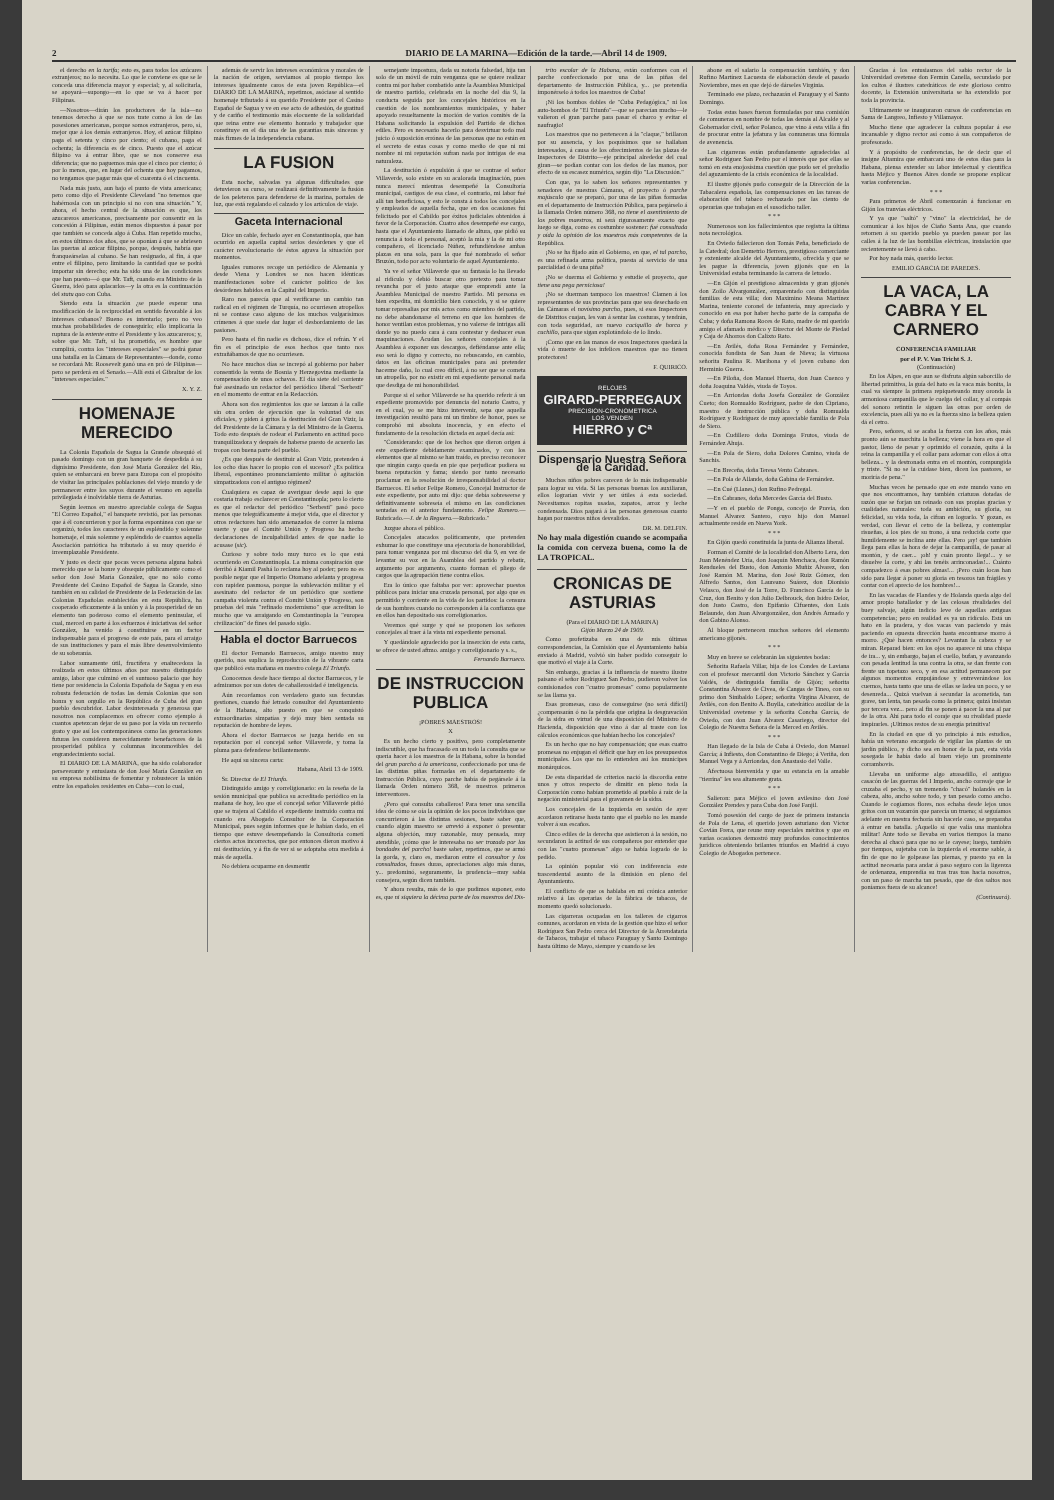2 DIARIO DE LA MARINA—Edición de la tarde.—Abril 14 de 1909.
el derecho en la tarifa; esto es, para todos los azúcares extranjeros; no lo necesita. Lo que le conviene es que se le conceda una diferencia mayor y especial; y, al solicitarla, se apoyará—supongo—en lo que se va á hacer por Filipinas.
—Nosotros—dirán los productores de la isla—no tenemos derecho á que se nos trate como á los de las posesiones americanas, porque somos extranjeros, pero, sí, mejor que á los demás extranjeros. Hoy, el azúcar filipino paga el setenta y cinco por ciento; el cubano, paga el ochenta; la diferencia es de cinco. Puesto que el azúcar filipino va á entrar libre, que se nos conserve esa diferencia; que no paguemos más que el cinco por ciento; ó por lo menos, que, en lugar del ochenta que hoy pagamos, no tengamos que pagar más que el cuarenta ó el cincuenta.
Nada más justo, aun bajo el punto de vista americano; pero como dijo el Presidente Cleveland "no tenemos que habérnosla con un principio si no con una situación." Y, ahora, el hecho central de la situación es que, los azucareros americanos, precisamente por consentir en la concesión á Filipinas, están menos dispuestos á pasar por que también se conceda algo á Cuba. Han repetido mucho, en estos últimos dos años, que se oponían á que se abriesen las puertas al azúcar filipino, porque, después, habría que franqueárselas al cubano. Se han resignado, al fin, á que entre el filipino, pero limitando la cantidad que se podrá importar sin derecho; esta ha sido una de las condiciones que han puesto—ó que Mr. Taft, cuando era Ministro de la Guerra, ideó para aplacarlos—y la otra es la continuación del statu quo con Cuba.
Siendo esta la situación ¿se puede esperar una modificación de la reciprocidad en sentido favorable á los intereses cubanos? Bueno es intentarlo; pero no veo muchas probabilidades de conseguirlo; ello implicaría la ruptura de la entente entre el Presidente y los azucareros; y, sobre que Mr. Taft, si ha prometido, es hombre que cumplirá, contra los "intereses especiales" se podrá ganar una batalla en la Cámara de Representantes—donde, como se recordará Mr. Roosevelt ganó una en pró de Filipinas—pero se perderá en el Senado.—Allí está el Gibraltar de los "intereses especiales."
X. Y. Z.
HOMENAJE MERECIDO
La Colonia Española de Sagua la Grande obsequió el pasado domingo con un gran banquete de despedida á su dignísimo Presidente, don José María González del Río, quien se embarcará en breve para Europa con el propósito de visitar las principales poblaciones del viejo mundo y de permanecer entre los suyos durante el verano en aquella privilegiada é inolvidable tierra de Asturias.
Según leemos en nuestro apreciable colega de Sagua "El Correo Español," el banquete revistió, por las personas que á él concurrieron y por la forma espontánea con que se organizó, todos los caracteres de un espléndido y solemne homenaje, el más solemne y espléndido de cuantos aquella Asociación patriótica ha tributado á su muy querido é irreemplazable Presidente.
Y justo es decir que pocas veces persona alguna habrá merecido que se la honre y obsequie públicamente como el señor don José María González, que no sólo como Presidente del Casino Español de Sagua la Grande, sino también en su calidad de Presidente de la Federación de las Colonias Españolas establecidas en esta República, ha cooperado eficazmente á la unión y á la prosperidad de un elemento tan poderoso como el elemento peninsular, el cual, merced en parte á los esfuerzos é iniciativas del señor González, ha venido á constituirse en un factor indispensable para el progreso de este país, para el arraigo de sus instituciones y para el más libre desenvolvimiento de su soberanía.
Labor sumamente útil, fructífera y enaltecedora la realizada en estos últimos años por nuestro distinguido amigo, labor que culminó en el suntuoso palacio que hoy tiene por residencia la Colonia Española de Sagua y en esa robusta federación de todas las demás Colonias que son honra y son orgullo en la República de Cuba del gran pueblo descubridor. Labor desinteresada y generosa que nosotros nos complacemos en ofrecer como ejemplo á cuantos apetezcan dejar de su paso por la vida un recuerdo grato y que así los contemporáneos como las generaciones futuras les consideren merecidamente benefactores de la prosperidad pública y columnas inconmovibles del engrandecimiento social.
El DIARIO DE LA MARINA, que ha sido colaborador perseverante y entusiasta de don José María González en su empresa nobilísima de fomentar y robustecer la unión entre los españoles residentes en Cuba—con lo cual,
además de servir los intereses económicos y morales de la nación de origen, serviamos al propio tiempo los intereses igualmente caros de esta joven República—el DIARIO DE LA MARINA, repetimos, asóciase al sentido homenaje tributado á su querido Presidente por el Casino Español de Sagua y ve en ese acto de adhesión, de gratitud y de cariño el testimonio más elocuente de la solidaridad que reina entre ese elemento honrado y trabajador que constituye en el día una de las garantías más sinceras y más firmes de la independencia cubana.
LA FUSION
Esta noche, salvadas ya algunas dificultades que detuvieron su curso, se realizará definitivamente la fusión de los peleteros para defenderse de la marina, portales de luz, que está regalando el calzado y los artículos de viaje.
Gaceta Internacional
Dice un cable, fechado ayer en Constantinopla, que han ocurrido en aquella capital serios desórdenes y que el carácter revolucionario de éstos agrava la situación por momentos.
Iguales rumores recoge un periódico de Alemania y desde Viena y Londres se nos hacen idénticas manifestaciones sobre el carácter político de los desórdenes habidos en la Capital del Imperio.
Raro nos parecía que al verificarse un cambio tan radical en el régimen de Turquía, no ocurriesen atropellos ni se contase caso alguno de los muchos vulgarísimos crímenes á que suele dar lugar el desbordamiento de las pasiones.
Pero hasta el fin nadie es dichoso, dice el refrán. Y el fin es el principio de esos hechos que tanto nos extrañábamos de que no ocurriesen.
No hace muchos días se increpó al gobierno por haber consentido la venta de Bosnia y Herzegovina mediante la compensación de unos ochavos. El día siete del corriente fué asesinado un redactor del periódico liberal "Serbesti" en el momento de entrar en la Redacción.
Ahora son dos regimientos los que se lanzan á la calle sin otra orden de ejecución que la voluntad de sus oficiales, y piden á gritos la destitución del Gran Vizir, la del Presidente de la Cámara y la del Ministro de la Guerra. Todo esto después de rodear el Parlamento en actitud poco tranquilizadora y después de haberse puesto de acuerdo las tropas con buena parte del pueblo.
¿Es que después de destituir al Gran Vizir, pretenden á los ocho días hacer lo propio con el sucesor? ¿Es política liberal, espontáneo pronunciamiento militar ó agitación simpatizadora con el antiguo régimen?
Cualquiera es capaz de averiguar desde aquí lo que costaría trabajo esclarecer en Constantinopla; pero lo cierto es que el redactor del periódico "Serbesti" pasó poco menos que telegráficamente á mejor vida, que el director y otros redactores han sido amenazados de correr la misma suerte y que el Comité Unión y Progreso ha hecho declaraciones de inculpabilidad antes de que nadie lo acusase (sic).
Curioso y sobre todo muy turco es lo que está ocurriendo en Constantinopla. La misma conspiración que derribó á Kiamil Pashá lo reclama hoy al poder; pero no es posible negar que el Imperio Otomano adelanta y progresa con rapidez pasmosa, porque la sublevación militar y el asesinato del redactor de un periódico que sostiene campaña violenta contra el Comité Unión y Progreso, son pruebas del más "refinado modernismo" que acreditan lo mucho que va arraigando en Constantinopla la "europea civilización" de fines del pasado siglo.
Habla el doctor Barruecos
El doctor Fernando Barruecos, amigo nuestro muy querido, nos suplica la reproducción de la vibrante carta que publicó esta mañana en nuestro colega El Triunfo.
Conocemos desde hace tiempo al doctor Barruecos, y le admiramos por sus dotes de caballerosidad é inteligencia.
Aún recordamos con verdadero gusto sus fecundas gestiones, cuando fué letrado consultor del Ayuntamiento de la Habana, alto puesto en que se conquistó extraordinarias simpatías y dejó muy bien sentada su reputación de hombre de leyes.
Ahora el doctor Barruecos se juzga herido en su reputación por el concejal señor Villaverde, y toma la pluma para defenderse brillantemente.
He aquí su sincera carta:
Habana, Abril 13 de 1909.
Sr. Director de El Triunfo.
Distinguido amigo y correligionario: en la reseña de la sesión municipal que publica su acreditado periódico en la mañana de hoy, leo que el concejal señor Villaverde pidió que se trajera al Cabildo el expediente instruido contra mí cuando era Abogado Consultor de la Corporación Municipal, pues según informes que le habían dado, en el tiempo que estuve desempeñando la Consultoría cometí ciertos actos incorrectos, que por entonces dieron motivo á mi destitución, y á fin de ver si se adoptaba otra medida á más de aquella.
No debiera ocuparme en desmentir
semejante impostura, dada su notoria falsedad, hija tan solo de un móvil de ruin venganza que se quiere realizar contra mí por haber combatido ante la Asamblea Municipal de nuestro partido, celebrada en la noche del día 9, la conducta seguida por los concejales históricos en la cuestión de los nombramientos municipales, y haber apoyado resueltamente la moción de varios comités de la Habana solicitando la expulsión del Partido de dichos ediles. Pero es necesario hacerlo para desvirtuar todo mal juicio ó suposición errónea de las personas que no están en el secreto de estas cosas y como medio de que ni mi nombre ni mi reputación sufran nada por intrigas de esa naturaleza.
La destitución ó expulsión á que se contrae el señor Villaverde, solo existe en su acalorada imaginación, pues nunca merecí mientras desempeñé la Consultoría municipal, castigos de esa clase, el contrario, mi labor fué allí tan beneficiosa, y esto le consta á todos los concejales y empleados de aquella fecha, que en dos ocasiones fuí felicitado por el Cabildo por éxitos judiciales obtenidos á favor de la Corporación. Cuatro años desempeñé ese cargo, hasta que el Ayuntamiento llamado de altura, que pidió su renuncia á todo el personal, aceptó la mía y la de mi otro compañero, el licenciado Núñez, refundiéndose ambas plazas en una sola, para la que fué nombrado el señor Bruzón, todo por acto voluntario de aquel Ayuntamiento.
Ya ve el señor Villaverde que su fantasía lo ha llevado al ridículo y debió buscar otro pretexto para tomar revancha por el justo ataque que emprendí ante la Asamblea Municipal de nuestro Partido. Mi persona es bien expedita, mi domicilio bien conocido, y si se quiere tomar represalias por mis actos como miembro del partido, no debe abandonarse el terreno en que los hombres de honor ventilan estos problemas, y no valerse de intrigas allí donde yo no puedo cara á cara contestar y deshacer esas maquinaciones. Acudan los señores concejales á la Asamblea á exponer sus descargos, defiéndanse ante ella; eso será lo digno y correcto, no rebuscando, en cambio, datos en las oficinas municipales para así pretender hacerme daño, lo cual creo difícil, á no ser que se cometa un atropello, por no existir en mi expediente personal nada que desdiga de mi honorabilidad.
Porque si el señor Villaverde se ha querido referir á un expediente promovido por denuncia del notario Castro, y en el cual, yo se me hizo intervenir, sepa que aquella investigación resultó para mí un timbre de honor, pues se comprobó mi absoluta inocencia, y en efecto el fundamento de la resolución dictada en aquel decía así:
"Considerando: que de los hechos que dieron origen á este expediente debidamente examinados, y con los elementos que al mismo se han traído, es preciso reconocer que ningún cargo queda en pie que perjudicar pudiera su buena reputación y fama; siendo por tanto necesario proclamar en la resolución de irresponsabilidad al doctor Barruecos. El señor Felipe Romero, Concejal Instructor de este expediente, por auto mí dijo: que debía sobreseerse y definitivamente sobreseía el mismo en las condiciones sentadas en el anterior fundamento. Felipe Romero.—Rubricado.—J. de la Reguera.—Rubricado."
Juzgue ahora el público.
Concejales atacados políticamente, que pretenden exhumar lo que constituye una ejecutoria de honorabilidad, para tomar venganza por mi discurso del día 9, en vez de levantar su voz en la Asamblea del partido y rebatir, argumento por argumento, cuanto forman el pliego de cargos que la agrupación tiene contra ellos.
Era lo único que faltaba por ver: aprovechar puestos públicos para iniciar una cruzada personal, por algo que es permitido y corriente en la vida de los partidos: la censura de sus hombres cuando no corresponden á la confianza que en ellos han depositado sus correligionarios.
Veremos qué surge y qué se proponen los señores concejales al traer á la vista mi expediente personal.
Y quedándole agradecido por la inserción de esta carta, se ofrece de usted aftmo. amigo y correligionario y s. s.,
Fernando Barrueco.
DE INSTRUCCION PUBLICA
¡POBRES MAESTROS!
X
Es un hecho cierto y positivo, pero completamente indiscutible, que ha fracasado en un todo la consulta que se quería hacer á los maestros de la Habana, sobre la bondad del gran parcho á la americana, confeccionado por una de las distintas piñas formadas en el departamento de Instrucción Pública, cuyo parche había de pegársele á la llamada Orden número 368, de nuestros primeros interventores.
¿Pero qué consulta caballeros! Para tener una sencilla idea de cómo se oía la opinión de los pocos individuos que concurrieron á las distintas sesiones, baste saber que, cuando algún maestro se atrevió á exponer ó presentar alguna objeción, muy razonable, muy pensada, muy atendible, ¡cómo que le interesaba no ser trozado por las bondades del parcho! baste saber, repetimos, que se armó la gorda, y, claro es, mediaron entre el consultor y los consultados, frases duras, apreciaciones algo más duras, y... predominó, seguramente, la prudencia—muy sabia consejera, según dicen también.
Y ahora resulta, más de lo que pudimos suponer, esto es, que ni siquiera la décima parte de los maestros del Dis-
trito escolar de la Habana, están conformes con el parche confeccionado por una de las piñas del departamento de Instrucción Pública, y... ¡se pretendía imponérselo á todos los maestros de Cuba!
¡Ni los bombos dobles de "Cuba Pedagógica," ni los auto-bombos de "El Triunfo"—que se parecían mucho—le valieron el gran parche para pasar el charco y evitar el naufragio!
Los maestros que no pertenecen á la "claque," brillaron por su ausencia, y los poquísimos que se hallaban interesados, á causa de los ofrecimientos de las plazas de Inspectores de Distrito—eje principal alrededor del cual giran—se podían contar con los dedos de las manos, por efecto de su escasez numérica, según dijo "La Discusión."
Con que, ya lo saben los señores representantes y senadores de nuestras Cámaras, el proyecto ó parche majúsculo que se preparó, por una de las piñas formadas en el departamento de Instrucción Pública, para pegárselo á la llamada Orden número 368, no tiene el asentimiento de los pobres maestros, ni será rigurosamente exacto que luego se diga, como es costumbre sostener: fué consultada y oída la opinión de los maestros más competentes de la República.
¡No se ha fijado aún el Gobierno, en que, el tal parcho, es una refinada arma política, puesta al servicio de una parcialidad ó de una piña?
¡No se duerma el Gobierno y estudie el proyecto, que tiene una pega perniciosa!
¡No se duerman tampoco los maestros! Clamen á los representantes de sus provincias para que sea desechado en las Cámaras el novísimo parcho, pues, si esos Inspectores de Distritos cuajan, les van á sentar las costuras, y tendrán, con toda seguridad, un nuevo caciquillo de horca y cuchillo, para que sigan explotándolo de lo lindo.
¡Como que en las manos de esos Inspectores quedará la vida ó muerte de los infelices maestros que no tienen protectores!
F. QUIRICO.
RELOJES
GIRARD-PERREGAUX
PRECISION-CRONOMETRICA
LOS VENDEN
HIERRO y Cª
Dispensario Nuestra Señora de la Caridad.
Muchos niños pobres carecen de lo más indispensable para lograr su vida. Si las personas buenas los auxiliaran, ellos lograrían vivir y ser útiles á esta sociedad. Necesitamos ropitas usadas, zapatos, arroz y leche condensada. Dios pagará á las personas generosas cuanto hagan por nuestros niños desvalidos.
DR. M. DELFIN.
No hay mala digestión cuando se acompaña la comida con cerveza buena, como la de LA TROPICAL.
CRONICAS DE ASTURIAS
(Para el DIARIO DE LA MARINA)
Gijón Marzo 24 de 1909.
Como profetizaba en una de mis últimas correspondencias, la Comisión que el Ayuntamiento había enviado á Madrid, volvió sin haber podido conseguir lo que motivó el viaje á la Corte.
Sin embargo, gracias á la influencia de nuestro ilustre paisano el señor Rodríguez San Pedro, pudieron volver los comisionados con "cuatro promesas" como popularmente se las llama ya.
Esas promesas, caso de conseguirse (no será difícil) ¿compensarán ó no la pérdida que origina la desgravación de la sidra en virtud de una disposición del Ministro de Hacienda, disposición que vino á dar al traste con los cálculos económicos que habían hecho los concejales?
Es un hecho que no hay compensación; que esas cuatro promesas no enjugan el déficit que hay en los presupuestos municipales. Los que no lo entienden así los munícipes monárquicos.
De esta disparidad de criterios nació la discordia entre unos y otros respecto de dimitir en pleno toda la Corporación como habían prometido al pueblo á raíz de la negación ministerial para el gravamen de la sidra.
Los concejales de la izquierda en sesión de ayer acordaron retirarse hasta tanto que el pueblo no les mande volver á sus escaños.
Cinco ediles de la derecha que asistieron á la sesión, no secundaron la actitud de sus compañeros por entender que con las "cuatro promesas" algo se había logrado de lo pedido.
La opinión popular vió con indiferencia este trascendental asunto de la dimisión en pleno del Ayuntamiento.
El conflicto de que os hablaba en mi crónica anterior relativo á las operarias de la fábrica de tabacos, de momento quedó solucionado.
Las cigarreras ocupadas en los talleres de cigarros comunes, acordaron en vista de la gestión que hizo el señor Rodríguez San Pedro cerca del Director de la Arrendataria de Tabacos, trabajar el tabaco Paraguay y Santo Domingo hasta último de Mayo, siempre y cuando se les
abone en el salario la compensación también, y don Rufino Martínez Lacuesta de elaboración desde el pasado Noviembre, mes en que dejó de dárseles Virginia.
Terminado ese plazo, rechazarán el Paraguay y el Santo Domingo.
Todas estas bases fueron formuladas por una comisión de comuneras en nombre de todas las demás al Alcalde y al Gobernador civil, señor Polanco, que vino á esta villa á fin de procurar entre la jefatura y las comuneras una fórmula de avenencia.
Las cigarreras están profundamente agradecidas al señor Rodríguez San Pedro por el interés que por ellas se tomó en esta enojosísima cuestión que pudo ser el preludio del aguzamiento de la crisis económica de la localidad.
El ilustre gijonés pudo conseguir de la Dirección de la Tabacalera española, las compensaciones en las tareas de elaboración del tabaco rechazado por las ciento de operarias que trabajan en el susodicho taller.
* * *
Numerosos son los fallecimientos que registra la última nota necrológica.
En Oviedo fallecieron don Tomás Peña, beneficiado de la Catedral; don Demetrio Herrero, prestigioso comerciante y exteniente alcalde del Ayuntamiento, ofrecida y que se les pague la diferencia, joven gijonés que en la Universidad estaba terminando la carrera de letrado.
—En Gijón el prestigioso almacenista y gran gijonés don Zoilo Alvargonzález, emparentado con distinguidas familias de esta villa; don Maximino Meana Martínez Marina, teniente coronel de infantería, muy apreciado y conocido en esa por haber hecho parte de la campaña de Cuba; y doña Ramona Roces de Rato, madre de mi querido amigo el afamado médico y Director del Monte de Piedad y Caja de Ahorros don Calixto Rato.
—En Avilés, doña Rosa Fernández y Fernández, conocida fondista de San Juan de Nieva; la virtuosa señorita Paulina R. Maribona y el joven cubano don Herminio Guerra.
—En Piloña, don Manuel Huerta, don Juan Cuenco y doña Joaquina Valdés, viuda de Toyos.
—En Arriondas doña Josefa González de González Cueto; don Romualdo Rodríguez, padre de don Cipriano, maestro de instrucción pública y doña Romualda Rodríguez y Rodríguez de muy apreciable familia de Pola de Siero.
—En Cudillero doña Dominga Frutos, viuda de Fernández Ahuja.
—En Pola de Siero, doña Dolores Camino, viuda de Sanchis.
—En Breceña, doña Teresa Vento Cabranes.
—En Pola de Allande, doña Gabina de Fernández.
—En Cué (Llanes,) don Rufino Pedregal.
—En Cabranes, doña Mercedes García del Busto.
—Y en el pueblo de Ponga, concejo de Pravia, don Manuel Alvarez Santero, cuyo hijo don Manuel actualmente reside en Nueva York.
* * *
En Gijón quedó constituida la junta de Alianza liberal.
Forman el Comité de la localidad don Alberto Lera, don Juan Menéndez Uría, don Joaquín Menchaca, don Ramón Rendueles del Busto, don Antonio Muñiz Alvarez, don José Ramón M. Marina, don José Ruiz Gómez, don Alfredo Santos, don Laureano Suárez, don Dionisio Velasco, don José de la Torre, D. Francisco García de la Cruz, don Benito y don Julio Delbrouck, don Isidro Delor, don Justo Castro, don Epifanio Cifuentes, don Luis Belaunde, don Juan Alvargonzález, don Andrés Armado y don Gabino Alonso.
Al bloque pertenecen muchos señores del elemento americano gijonés.
* * *
Muy en breve se celebrarán las siguientes bodas:
Señorita Rafaela Villar, hija de los Condes de Laviana con el profesor mercantil don Victorio Sánchez y García Valdés, de distinguida familia de Gijón; señorita Constantina Alvarez de Civea, de Cangas de Tineo, con su primo don Sinibaldo López; señorita Virgina Alvarez, de Avilés, con don Benito A. Buylla, catedrático auxiliar de la Universidad ovetense y la señorita Concha García, de Oviedo, con don Juan Alvarez Casariego, director del Colegio de Nuestra Señora de la Merced en Avilés.
* * *
Han llegado de la Isla de Cuba á Oviedo, don Manuel García; á Infiesto, don Constantino de Diego; á Veriña, don Manuel Vega y á Arriondas, don Anastasio del Valle.
Afectuosa bienvenida y que su estancia en la amable "tierrina" les sea altamente grata.
* * *
Salieron: para Méjico el joven avilesino don José González Prendes y para Cuba don José Fanjil.
Tomó posesión del cargo de juez de primera instancia de Pola de Lena, el querido joven asturiano don Víctor Covián Frera, que reune muy especiales méritos y que en varias ocasiones demostró muy profundos conocimientos jurídicos obteniendo brilantes triunfos en Madrid á cuyo Colegio de Abogados pertenece.
Gracias á los entusiasmos del sabio rector de la Universidad ovetense don Fermín Canella, secundado por los cultos é ilustres catedráticos de este glorioso centro docente, la Extensión universitaria se ha extendido por toda la provincia.
Ultimamente se inauguraron cursos de conferencias en Sama de Langreo, Infiesto y Villamayor.
Mucho tiene que agradecer la cultura popular á ese incansable y digno rector así como á sus compañeros de profesorado.
Y á propósito de conferencias, he de decir que el insigne Altamira que embarcará uno de estos días para la Habana, piensa extender su labor intelectual y científica hasta Méjico y Buenos Aires donde se propone explicar varias conferencias.
* * *
Para primeros de Abril comenzarán á funcionar en Gijón los tranvías eléctricos.
Y ya que "saltó" y "vino" la electricidad, he de comunicar á los hijos de Ciaño Santa Ana, que cuando retornen á su querido pueblo ya pueden pasear por las calles á la luz de las bombillas eléctricas, instalación que recientemente se llevó á cabo.
Por hoy nada más, querido lector.
EMILIO GARCIA DE PAREDES.
LA VACA, LA CABRA Y EL CARNERO
CONFERENCIA FAMILIAR
por el P. V. Van Tricht S. J.
(Continuación)
En los Alpes, en que aun se disfruta algún saborcillo de libertad primitiva, la guía del hato es la vaca más bonita, la cual va siempre la primera repiqueteando muy oronda la armoniosa campanilla que le cuelga del collar, y al compás del sonoro retintín le siguen las otras por orden de excelencia, pues allí ya no es la fuerza sino la belleza quien dá el cetro.
Pero, señores, si se acaba la fuerza con los años, más pronto aún se marchita la belleza; viene la hora en que el pastor, lleno de pesar y oprimido el corazón, quita á la reina la campanilla y el collar para adornar con ellos á otra belleza... y la destronada entra en el montón, compungida y triste. "Si no se la cuidase bien, dicen los pastores, se moriría de pena."
Muchas veces he pensado que en este mundo vano en que nos encontramos, hay también criaturas dotadas de razón que se forjan un reinado con sus propias gracias y cualidades naturales: toda su ambición, su gloria, su felicidad, su vida toda, la cifran en lograrlo. Y gozan, es verdad, con llevar el cetro de la belleza, y contemplar risueñas, á los pies de su trono, á una reducida corte que humildemente se inclina ante ellas. Pero ¡ay! que también llega para ellas la hora de dejar la campanilla, de pasar al montón, y de caer... ¡oh! y cuán pronto llega!... y se disuelve la corte, y ahí las tenéis arrinconadas!... Cuánto compadezco á esas pobres almas!... ¡Pero cuán locas han sido para llegar á poner su gloria en tesoros tan frágiles y contar con el aprecio de los hombres!...
En las vacadas de Flandes y de Holanda queda algo del amor propio batallador y de las celosas rivalidades del buey salvaje, algún indicio leve de aquellas antiguas competencias; pero en realidad es ya un ridículo. Está un hato en la pradera, y dos vacas van paciendo y más paciendo en opuesta dirección hasta encontrarse morro á morro. ¿Qué hacen entonces? Levantan la cabeza y se miran. Reparad bien: en los ojos no aparece ni una chispa de ira... y, sin embargo, bajan el cuello, bufan, y avanzando con pesada lentitud la una contra la otra, se dan frente con frente un topetazo seco, y en esa actitud permanecen por algunos momentos empujándose y entreverándose los cuernos, hasta tanto que una de ellas se ladea un poco, y se desenreda... Quizá vuelvan á secundar la acometida, tan grave, tan lenta, tan pesada como la primera; quizá insistan por tercera vez... pero al fin se ponen á pacer la una al par de la otra. Ahí para todo el coraje que su rivalidad puede inspirarles. ¡Ultimos restos de su energía primitiva!
En la ciudad en que dí yo principio á mis estudios, había un veterano encargado de vigilar las plantas de un jardín público, y dicho sea en honor de la paz, esta vida sosegada le había dado al buen viejo un prominente corrambovis.
Llevaba un uniforme algo atrasadillo, el antiguo casacón de las guerras del I Imperio, ancho correaje que le cruzaba el pecho, y un tremendo "chacó" holandés en la cabeza, alto, ancho sobre todo, y tan pesado como ancho. Cuando le cogíamos flores, nos echaba desde lejos unos gritos con un vozarrón que parecía un trueno; si seguíamos adelante en nuestra fechoría sin hacerle caso, se preparaba á entrar en batalla. ¡Aquello sí que valía una maniobra militar! Ante todo se llevaba en varios tiempos la mano derecha al chacó para que no se le cayese; luego, también por tiempos, sujetaba con la izquierda el enorme sable, á fin de que no le golpease las piernas, y puesto ya en la actitud necesaria para andar á paso seguro con la ligereza de ordenanza, emprendía su tras tras tras hacia nosotros, con un paso de marcha tan pesado, que de dos saltos nos poníamos fuera de su alcance!
(Continuará).